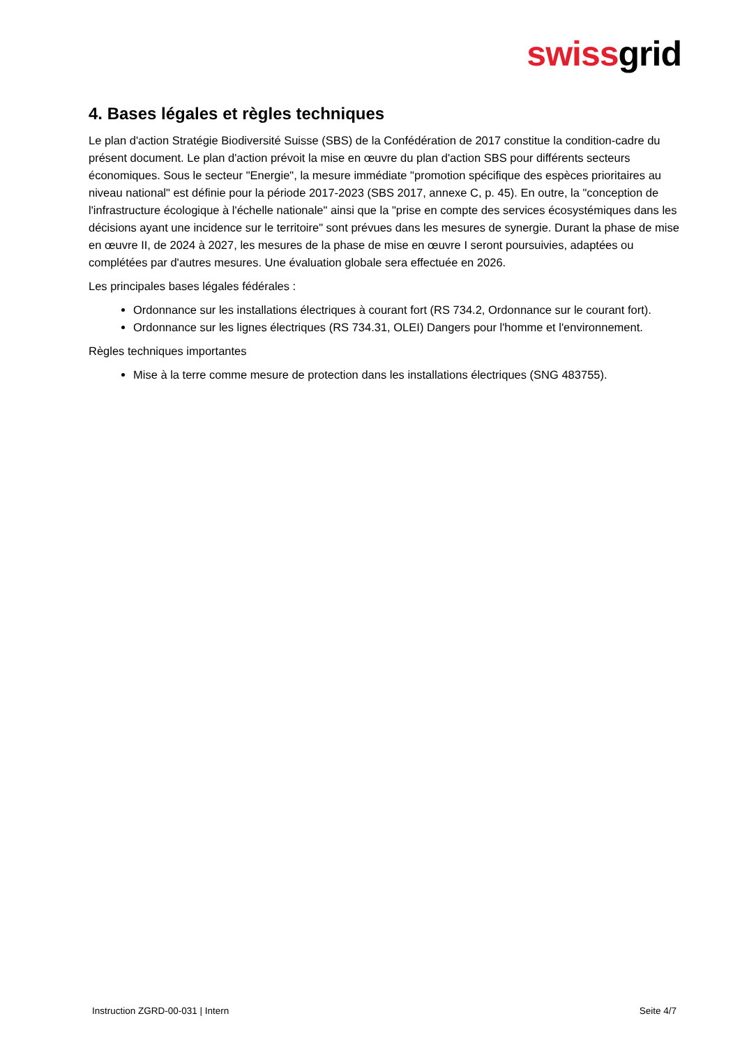swissgrid
4. Bases légales et règles techniques
Le plan d'action Stratégie Biodiversité Suisse (SBS) de la Confédération de 2017 constitue la condition-cadre du présent document. Le plan d'action prévoit la mise en œuvre du plan d'action SBS pour différents secteurs économiques. Sous le secteur "Energie", la mesure immédiate "promotion spécifique des espèces prioritaires au niveau national" est définie pour la période 2017-2023 (SBS 2017, annexe C, p. 45). En outre, la "conception de l'infrastructure écologique à l'échelle nationale" ainsi que la "prise en compte des services écosystémiques dans les décisions ayant une incidence sur le territoire" sont prévues dans les mesures de synergie. Durant la phase de mise en œuvre II, de 2024 à 2027, les mesures de la phase de mise en œuvre I seront poursuivies, adaptées ou complétées par d'autres mesures. Une évaluation globale sera effectuée en 2026.
Les principales bases légales fédérales :
Ordonnance sur les installations électriques à courant fort (RS 734.2, Ordonnance sur le courant fort).
Ordonnance sur les lignes électriques (RS 734.31, OLEI) Dangers pour l'homme et l'environnement.
Règles techniques importantes
Mise à la terre comme mesure de protection dans les installations électriques (SNG 483755).
Instruction ZGRD-00-031 | Intern Seite 4/7